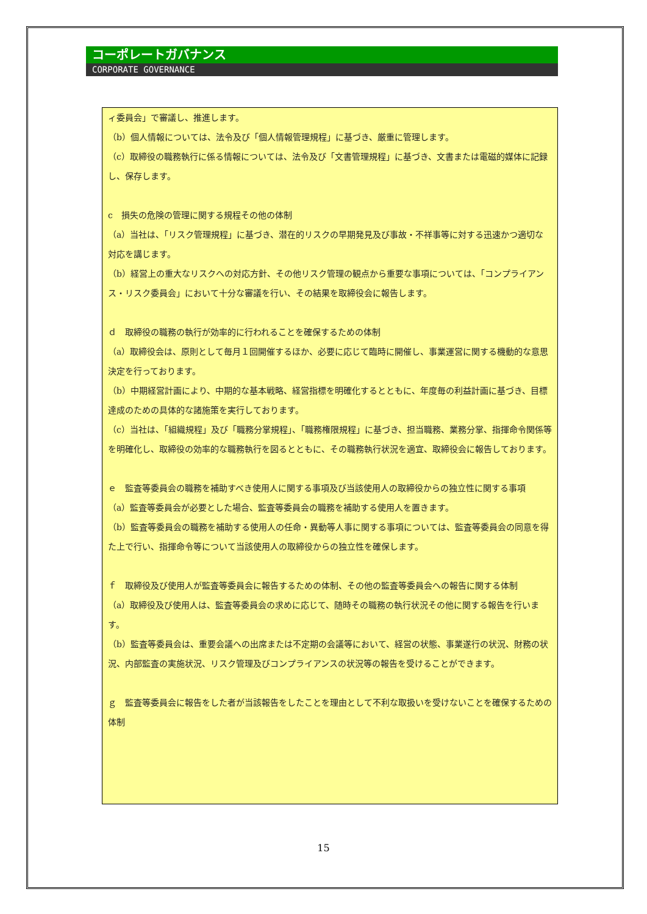コーポレートガバナンス
CORPORATE GOVERNANCE
ィ委員会」で審議し、推進します。
（b）個人情報については、法令及び「個人情報管理規程」に基づき、厳重に管理します。
（c）取締役の職務執行に係る情報については、法令及び「文書管理規程」に基づき、文書または電磁的媒体に記録し、保存します。
c　損失の危険の管理に関する規程その他の体制
（a）当社は、「リスク管理規程」に基づき、潜在的リスクの早期発見及び事故・不祥事等に対する迅速かつ適切な対応を講じます。
（b）経営上の重大なリスクへの対応方針、その他リスク管理の観点から重要な事項については、「コンプライアンス・リスク委員会」において十分な審議を行い、その結果を取締役会に報告します。
ｄ　取締役の職務の執行が効率的に行われることを確保するための体制
（a）取締役会は、原則として毎月１回開催するほか、必要に応じて臨時に開催し、事業運営に関する機動的な意思決定を行っております。
（b）中期経営計画により、中期的な基本戦略、経営指標を明確化するとともに、年度毎の利益計画に基づき、目標達成のための具体的な諸施策を実行しております。
（c）当社は、「組織規程」及び「職務分掌規程」、「職務権限規程」に基づき、担当職務、業務分掌、指揮命令関係等を明確化し、取締役の効率的な職務執行を図るとともに、その職務執行状況を適宜、取締役会に報告しております。
ｅ　監査等委員会の職務を補助すべき使用人に関する事項及び当該使用人の取締役からの独立性に関する事項
（a）監査等委員会が必要とした場合、監査等委員会の職務を補助する使用人を置きます。
（b）監査等委員会の職務を補助する使用人の任命・異動等人事に関する事項については、監査等委員会の同意を得た上で行い、指揮命令等について当該使用人の取締役からの独立性を確保します。
ｆ　取締役及び使用人が監査等委員会に報告するための体制、その他の監査等委員会への報告に関する体制
（a）取締役及び使用人は、監査等委員会の求めに応じて、随時その職務の執行状況その他に関する報告を行います。
（b）監査等委員会は、重要会議への出席または不定期の会議等において、経営の状態、事業遂行の状況、財務の状況、内部監査の実施状況、リスク管理及びコンプライアンスの状況等の報告を受けることができます。
ｇ　監査等委員会に報告をした者が当該報告をしたことを理由として不利な取扱いを受けないことを確保するための体制
15